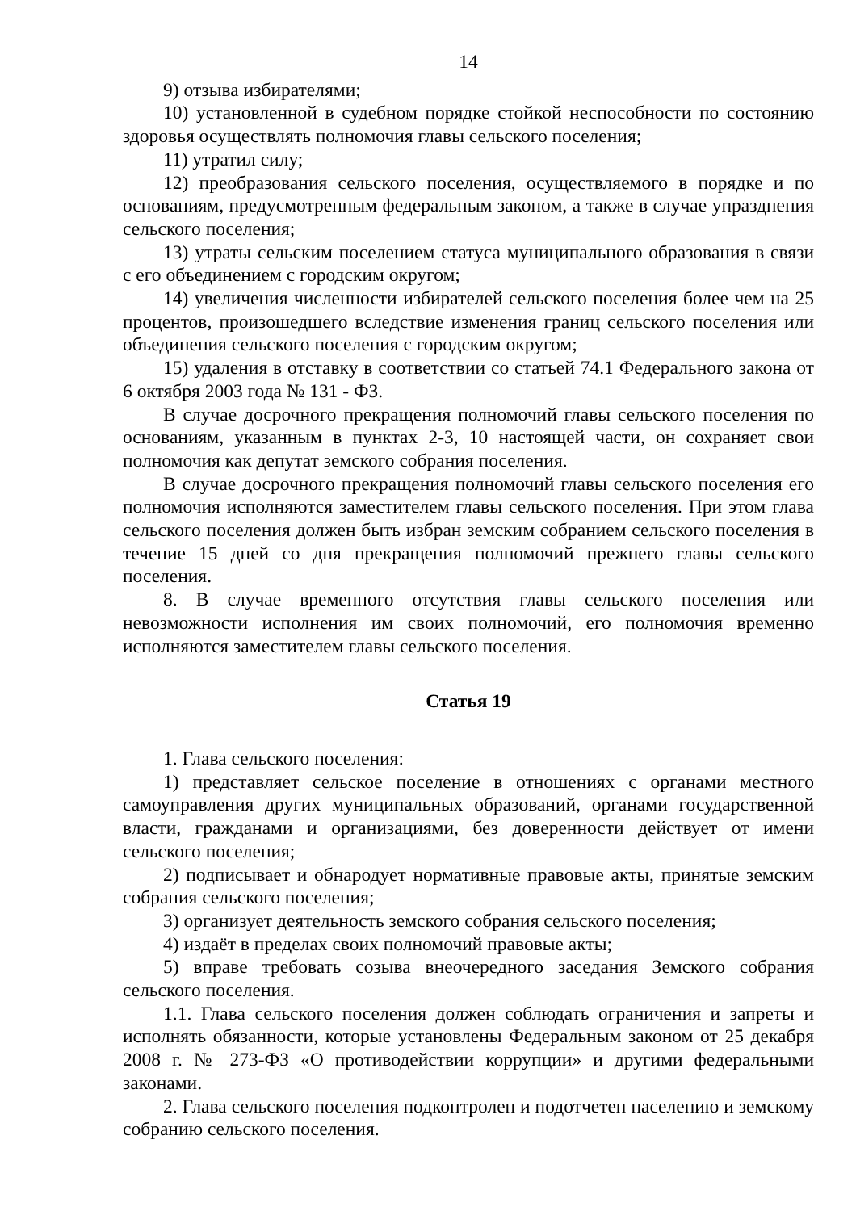14
9) отзыва избирателями;
10) установленной в судебном порядке стойкой неспособности по состоянию здоровья осуществлять полномочия главы сельского поселения;
11) утратил силу;
12) преобразования сельского поселения, осуществляемого в порядке и по основаниям, предусмотренным федеральным законом, а также в случае упразднения сельского поселения;
13) утраты сельским поселением статуса муниципального образования в связи с его объединением с городским округом;
14) увеличения численности избирателей сельского поселения более чем на 25 процентов, произошедшего вследствие изменения границ сельского поселения или объединения сельского поселения с городским округом;
15) удаления в отставку в соответствии со статьей 74.1 Федерального закона от 6 октября 2003 года № 131 - ФЗ.
В случае досрочного прекращения полномочий главы сельского поселения по основаниям, указанным в пунктах 2-3, 10 настоящей части, он сохраняет свои полномочия как депутат земского собрания поселения.
В случае досрочного прекращения полномочий главы сельского поселения его полномочия исполняются заместителем главы сельского поселения. При этом глава сельского поселения должен быть избран земским собранием сельского поселения в течение 15 дней со дня прекращения полномочий прежнего главы сельского поселения.
8. В случае временного отсутствия главы сельского поселения или невозможности исполнения им своих полномочий, его полномочия временно исполняются заместителем главы сельского поселения.
Статья 19
1. Глава сельского поселения:
1) представляет сельское поселение в отношениях с органами местного самоуправления других муниципальных образований, органами государственной власти, гражданами и организациями, без доверенности действует от имени сельского поселения;
2) подписывает и обнародует нормативные правовые акты, принятые земским собрания сельского поселения;
3) организует деятельность земского собрания сельского поселения;
4) издаёт в пределах своих полномочий правовые акты;
5) вправе требовать созыва внеочередного заседания Земского собрания сельского поселения.
1.1. Глава сельского поселения должен соблюдать ограничения и запреты и исполнять обязанности, которые установлены Федеральным законом от 25 декабря 2008 г. № 273-ФЗ «О противодействии коррупции» и другими федеральными законами.
2. Глава сельского поселения подконтролен и подотчетен населению и земскому собранию сельского поселения.